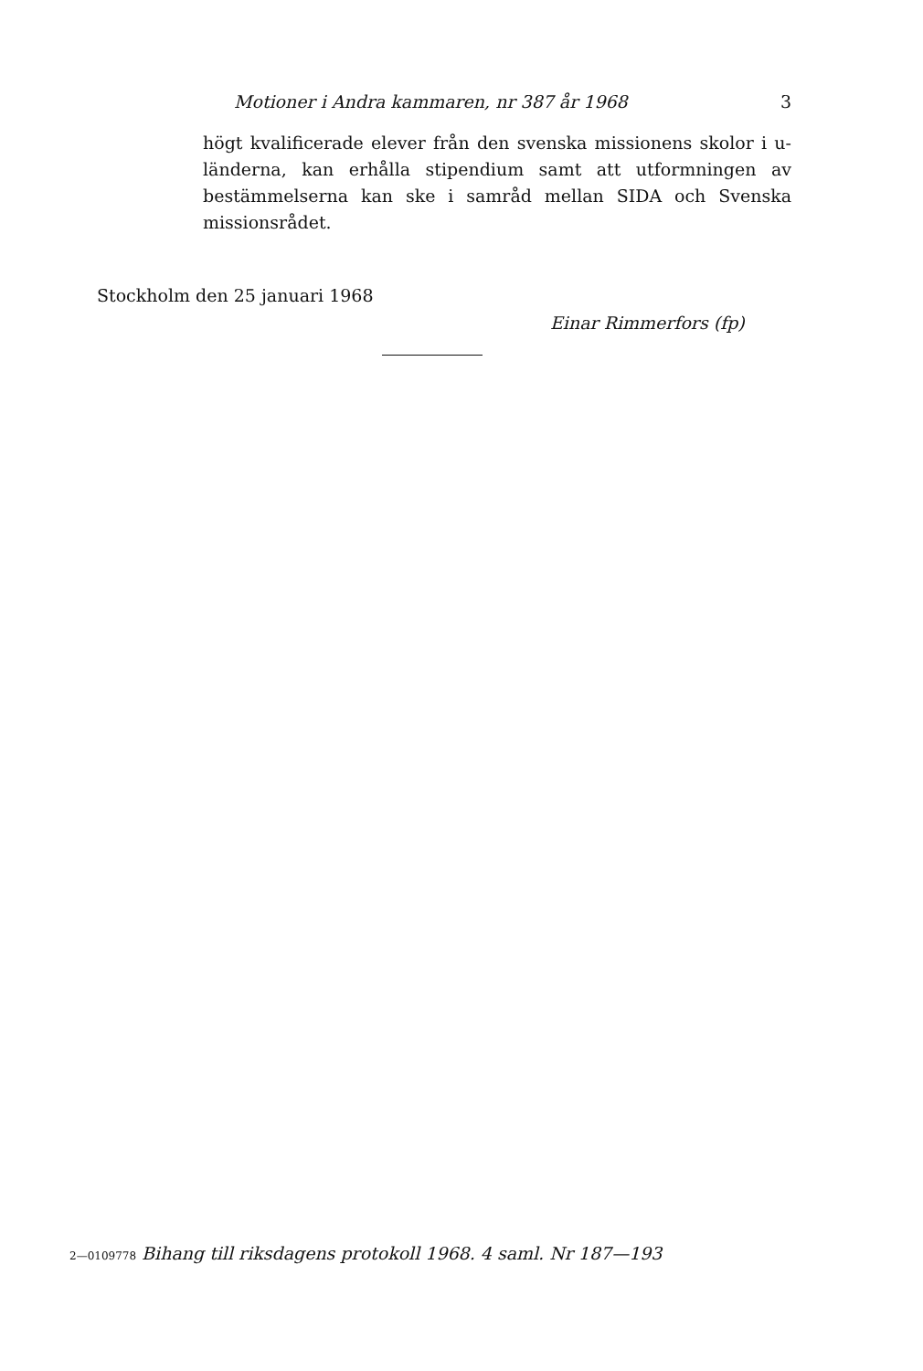Motioner i Andra kammaren, nr 387 år 1968 3
högt kvalificerade elever från den svenska missionens skolor i u-länderna, kan erhålla stipendium samt att utformningen av bestämmelserna kan ske i samråd mellan SIDA och Svenska missionsrådet.
Stockholm den 25 januari 1968
Einar Rimmerfors (fp)
2—0109778 Bihang till riksdagens protokoll 1968. 4 saml. Nr 187—193